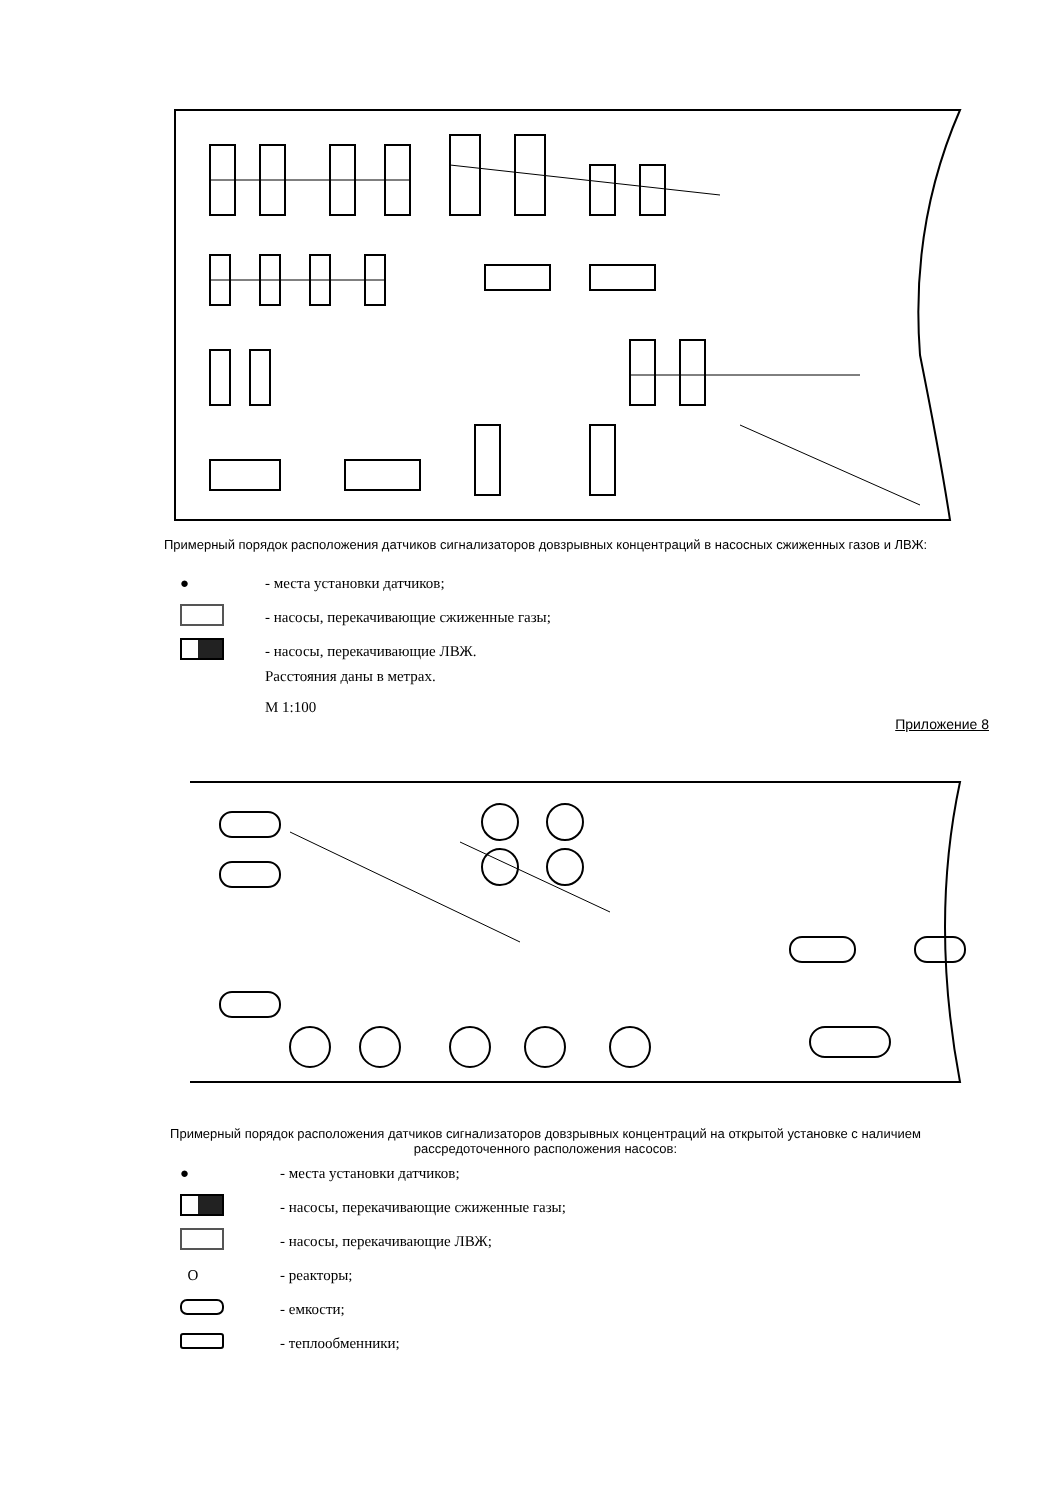Примерный порядок расположения датчиков сигнализаторов довзрывных концентраций в насосных сжиженных газов и ЛВЖ:
●
- места установки датчиков;
- насосы, перекачивающие сжиженные газы;
- насосы, перекачивающие ЛВЖ.
Расстояния даны в метрах.
М 1:100
Приложение 8
Примерный порядок расположения датчиков сигнализаторов довзрывных концентраций на открытой установке с наличием рассредоточенного расположения насосов:
●
- места установки датчиков;
- насосы, перекачивающие сжиженные газы;
- насосы, перекачивающие ЛВЖ;
O
- реакторы;
- емкости;
- теплообменники;